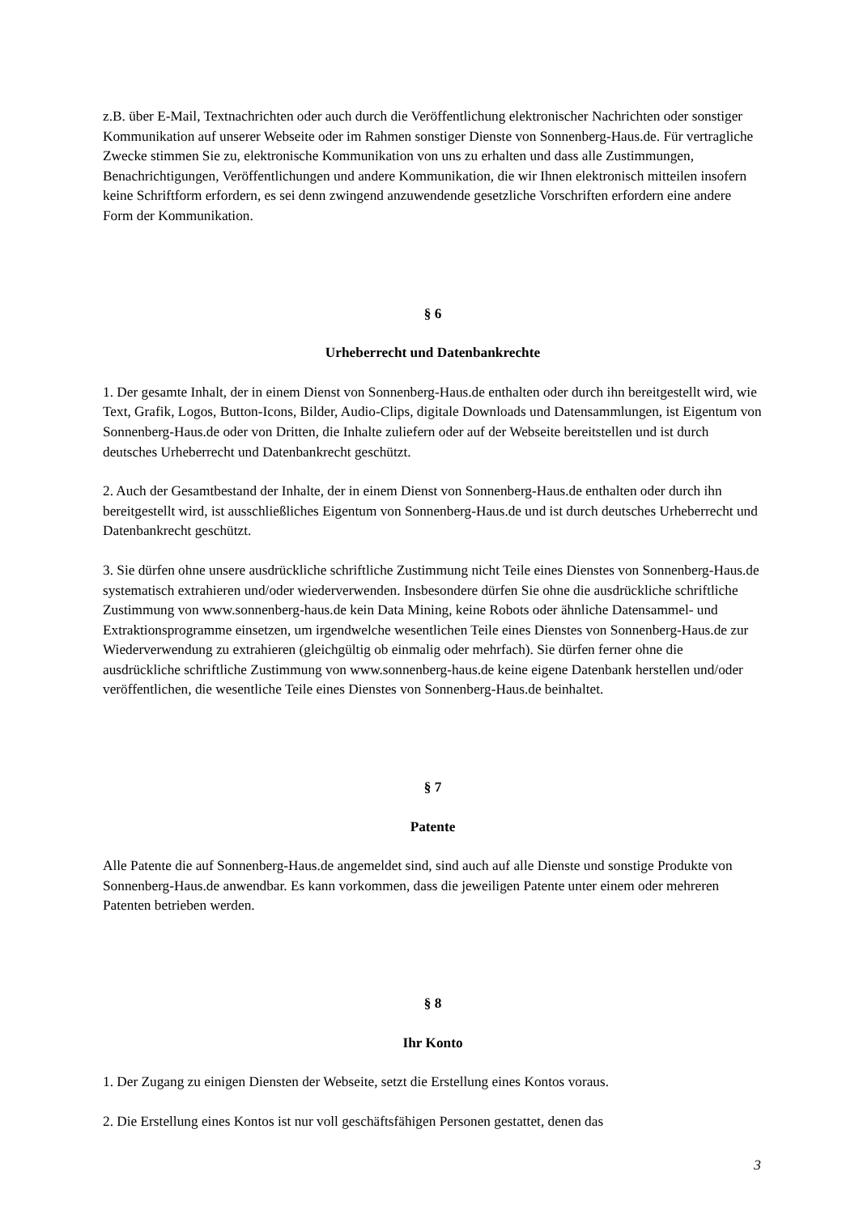z.B. über E-Mail, Textnachrichten oder auch durch die Veröffentlichung elektronischer Nachrichten oder sonstiger Kommunikation auf unserer Webseite oder im Rahmen sonstiger Dienste von Sonnenberg-Haus.de. Für vertragliche Zwecke stimmen Sie zu, elektronische Kommunikation von uns zu erhalten und dass alle Zustimmungen, Benachrichtigungen, Veröffentlichungen und andere Kommunikation, die wir Ihnen elektronisch mitteilen insofern keine Schriftform erfordern, es sei denn zwingend anzuwendende gesetzliche Vorschriften erfordern eine andere Form der Kommunikation.
§ 6
Urheberrecht und Datenbankrechte
1. Der gesamte Inhalt, der in einem Dienst von Sonnenberg-Haus.de enthalten oder durch ihn bereitgestellt wird, wie Text, Grafik, Logos, Button-Icons, Bilder, Audio-Clips, digitale Downloads und Datensammlungen, ist Eigentum von Sonnenberg-Haus.de oder von Dritten, die Inhalte zuliefern oder auf der Webseite bereitstellen und ist durch deutsches Urheberrecht und Datenbankrecht geschützt.
2. Auch der Gesamtbestand der Inhalte, der in einem Dienst von Sonnenberg-Haus.de enthalten oder durch ihn bereitgestellt wird, ist ausschließliches Eigentum von Sonnenberg-Haus.de und ist durch deutsches Urheberrecht und Datenbankrecht geschützt.
3. Sie dürfen ohne unsere ausdrückliche schriftliche Zustimmung nicht Teile eines Dienstes von Sonnenberg-Haus.de systematisch extrahieren und/oder wiederverwenden. Insbesondere dürfen Sie ohne die ausdrückliche schriftliche Zustimmung von www.sonnenberg-haus.de kein Data Mining, keine Robots oder ähnliche Datensammel- und Extraktionsprogramme einsetzen, um irgendwelche wesentlichen Teile eines Dienstes von Sonnenberg-Haus.de zur Wiederverwendung zu extrahieren (gleichgültig ob einmalig oder mehrfach). Sie dürfen ferner ohne die ausdrückliche schriftliche Zustimmung von www.sonnenberg-haus.de keine eigene Datenbank herstellen und/oder veröffentlichen, die wesentliche Teile eines Dienstes von Sonnenberg-Haus.de beinhaltet.
§ 7
Patente
Alle Patente die auf Sonnenberg-Haus.de angemeldet sind, sind auch auf alle Dienste und sonstige Produkte von Sonnenberg-Haus.de anwendbar. Es kann vorkommen, dass die jeweiligen Patente unter einem oder mehreren Patenten betrieben werden.
§ 8
Ihr Konto
1. Der Zugang zu einigen Diensten der Webseite, setzt die Erstellung eines Kontos voraus.
2. Die Erstellung eines Kontos ist nur voll geschäftsfähigen Personen gestattet, denen das
3